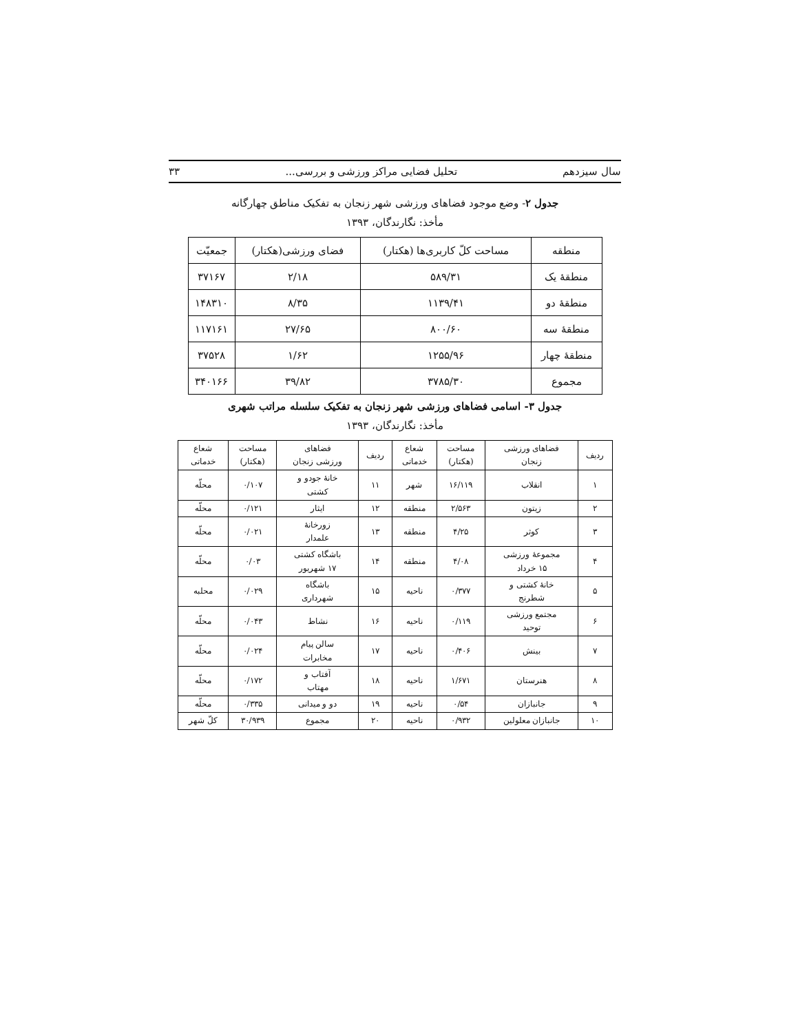سال سیزدهم تحلیل فضایی مراکز ورزشی و بررسی... ۳۳
جدول ۲- وضع موجود فضاهای ورزشی شهر زنجان به تفکیک مناطق چهارگانه
مأخذ: نگارندگان، ۱۳۹۳
| منطقه | مساحت کلّ کاربری‌ها (هکتار) | فضای ورزشی(هکتار) | جمعیّت |
| --- | --- | --- | --- |
| منطقهٔ یک | ۵۸۹/۳۱ | ۲/۱۸ | ۳۷۱۶۷ |
| منطقهٔ دو | ۱۱۳۹/۴۱ | ۸/۳۵ | ۱۴۸۳۱۰ |
| منطقهٔ سه | ۸۰۰/۶۰ | ۲۷/۶۵ | ۱۱۷۱۶۱ |
| منطقهٔ چهار | ۱۲۵۵/۹۶ | ۱/۶۲ | ۳۷۵۲۸ |
| مجموع | ۳۷۸۵/۳۰ | ۳۹/۸۲ | ۳۴۰۱۶۶ |
جدول ۳- اسامی فضاهای ورزشی شهر زنجان به تفکیک سلسله مراتب شهری
مأخذ: نگارندگان، ۱۳۹۳
| ردیف | فضاهای ورزشی زنجان | مساحت (هکتار) | شعاع خدماتی | ردیف | فضاهای ورزشی زنجان | مساحت (هکتار) | شعاع خدماتی |
| --- | --- | --- | --- | --- | --- | --- | --- |
| ۱ | انقلاب | ۱۶/۱۱۹ | شهر | ۱۱ | خانهٔ جودو و کشتی | ۰/۱۰۷ | محلّه |
| ۲ | زیتون | ۲/۵۶۳ | منطقه | ۱۲ | ایثار | ۰/۱۲۱ | محلّه |
| ۳ | کوثر | ۴/۲۵ | منطقه | ۱۳ | زورخانهٔ علمدار | ۰/۰۲۱ | محلّه |
| ۴ | مجموعهٔ ورزشی ۱۵ خرداد | ۴/۰۸ | منطقه | ۱۴ | باشگاه کشتی ۱۷ شهریور | ۰/۰۳ | محلّه |
| ۵ | خانهٔ کشتی و شطرنج | ۰/۳۷۷ | ناحیه | ۱۵ | باشگاه شهرداری | ۰/۰۲۹ | محلبه |
| ۶ | مجتمع ورزشی توحید | ۰/۱۱۹ | ناحیه | ۱۶ | نشاط | ۰/۰۴۳ | محلّه |
| ۷ | بینش | ۰/۴۰۶ | ناحیه | ۱۷ | سالن پیام مخابرات | ۰/۰۲۴ | محلّه |
| ۸ | هنرستان | ۱/۶۷۱ | ناحیه | ۱۸ | آفتاب و مهتاب | ۰/۱۷۲ | محلّه |
| ۹ | جانبازان | ۰/۵۴ | ناحیه | ۱۹ | دو و میدانی | ۰/۳۳۵ | محلّه |
| ۱۰ | جانبازان معلولین | ۰/۹۳۲ | ناحیه | ۲۰ | مجموع | ۳۰/۹۳۹ | کلّ شهر |